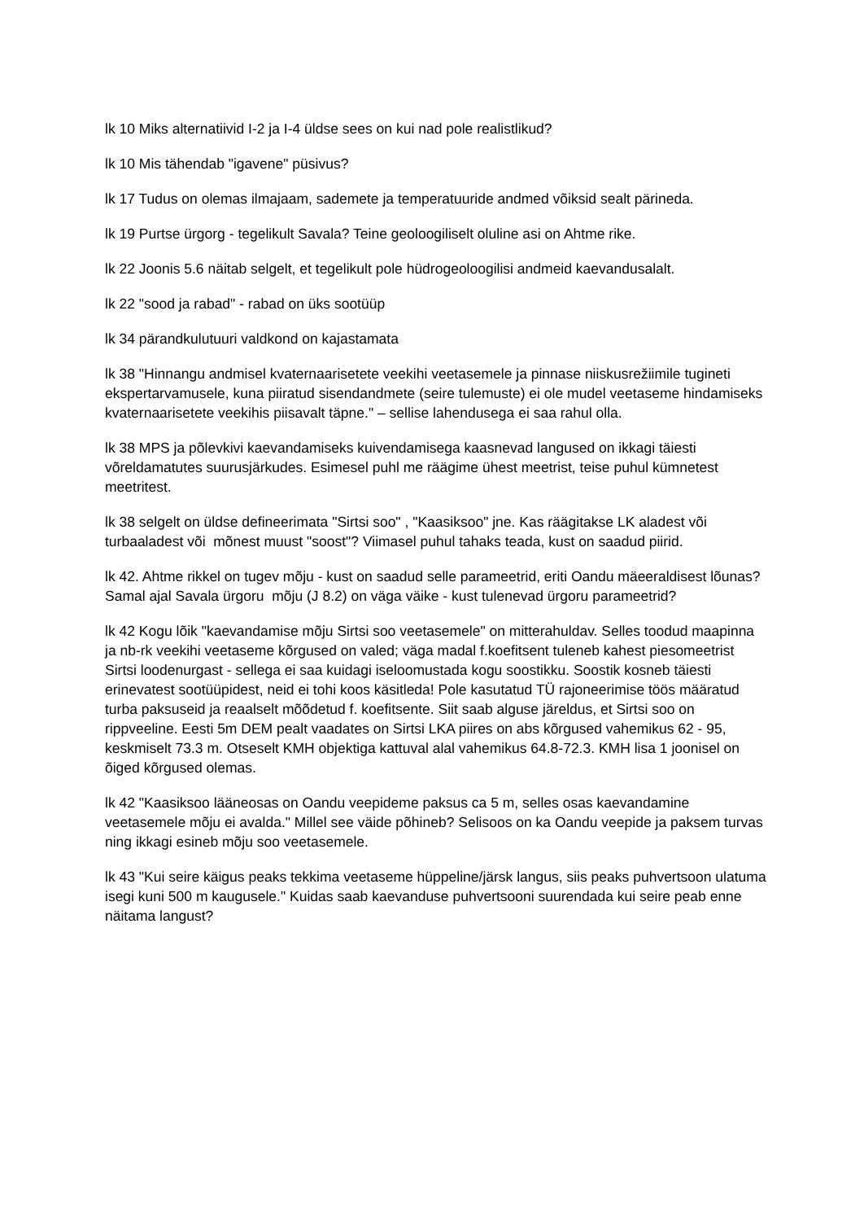lk 10 Miks alternatiivid I-2 ja I-4 üldse sees on kui nad pole realistlikud?
lk 10 Mis tähendab "igavene" püsivus?
lk 17 Tudus on olemas ilmajaam, sademete ja temperatuuride andmed võiksid sealt pärineda.
lk 19 Purtse ürgorg - tegelikult Savala? Teine geoloogiliselt oluline asi on Ahtme rike.
lk 22 Joonis 5.6 näitab selgelt, et tegelikult pole hüdrogeoloogilisi andmeid kaevandusalalt.
lk 22 "sood ja rabad" - rabad on üks sootüüp
lk 34 pärandkulutuuri valdkond on kajastamata
lk 38 "Hinnangu andmisel kvaternaarisetete veekihi veetasemele ja pinnase niiskusrežiimile tugineti ekspertarvamusele, kuna piiratud sisendandmete (seire tulemuste) ei ole mudel veetaseme hindamiseks kvaternaarisetete veekihis piisavalt täpne." – sellise lahendusega ei saa rahul olla.
lk 38 MPS ja põlevkivi kaevandamiseks kuivendamisega kaasnevad langused on ikkagi täiesti võreldamatutes suurusjärkudes. Esimesel puhl me räägime ühest meetrist, teise puhul kümnetest meetritest.
lk 38 selgelt on üldse defineerimata "Sirtsi soo" , "Kaasiksoo" jne. Kas räägitakse LK aladest või turbaaladest või mõnest muust "soost"? Viimasel puhul tahaks teada, kust on saadud piirid.
lk 42. Ahtme rikkel on tugev mõju - kust on saadud selle parameetrid, eriti Oandu mäeeraldisest lõunas? Samal ajal Savala ürgoru mõju (J 8.2) on väga väike - kust tulenevad ürgoru parameetrid?
lk 42 Kogu lõik "kaevandamise mõju Sirtsi soo veetasemele" on mitterahuldav. Selles toodud maapinna ja nb-rk veekihi veetaseme kõrgused on valed; väga madal f.koefitsent tuleneb kahest piesomeetrist Sirtsi loodenurgast - sellega ei saa kuidagi iseloomustada kogu soostikku. Soostik kosneb täiesti erinevatest sootüüpidest, neid ei tohi koos käsitleda! Pole kasutatud TÜ rajoneerimise töös määratud turba paksuseid ja reaalselt mõõdetud f. koefitsente. Siit saab alguse järeldus, et Sirtsi soo on rippveeline. Eesti 5m DEM pealt vaadates on Sirtsi LKA piires on abs kõrgused vahemikus 62 - 95, keskmiselt 73.3 m. Otseselt KMH objektiga kattuval alal vahemikus 64.8-72.3. KMH lisa 1 joonisel on õiged kõrgused olemas.
lk 42 "Kaasiksoo lääneosas on Oandu veepideme paksus ca 5 m, selles osas kaevandamine veetasemele mõju ei avalda." Millel see väide põhineb? Selisoos on ka Oandu veepide ja paksem turvas ning ikkagi esineb mõju soo veetasemele.
lk 43 "Kui seire käigus peaks tekkima veetaseme hüppeline/järsk langus, siis peaks puhvertsoon ulatuma isegi kuni 500 m kaugusele." Kuidas saab kaevanduse puhvertsooni suurendada kui seire peab enne näitama langust?